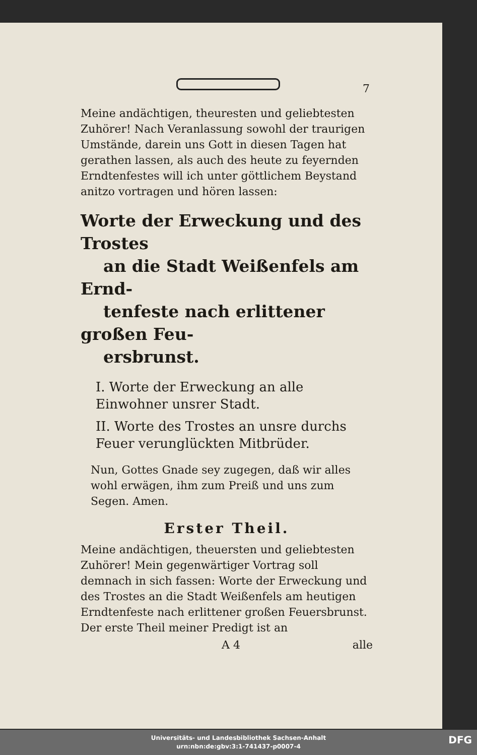7
Meine andächtigen, theuresten und geliebtesten Zuhörer! Nach Veranlassung sowohl der traurigen Umstände, darein uns Gott in diesen Tagen hat gerathen lassen, als auch des heute zu feyernden Erndtenfestes will ich unter göttlichem Beystand anitzo vortragen und hören lassen:
Worte der Erweckung und des Trostes
an die Stadt Weißenfels am Ernd-
tenfeste nach erlittener großen Feu-
ersbrunst.
I. Worte der Erweckung an alle Einwohner unsrer Stadt.
II. Worte des Trostes an unsre durchs Feuer verunglückten Mitbrüder.
Nun, Gottes Gnade sey zugegen, daß wir alles wohl erwägen, ihm zum Preiß und uns zum Segen. Amen.
Erster Theil.
Meine andächtigen, theuersten und geliebtesten Zuhörer! Mein gegenwärtiger Vortrag soll demnach in sich fassen: Worte der Erweckung und des Trostes an die Stadt Weißenfels am heutigen Erndtenfeste nach erlittener großen Feuersbrunst. Der erste Theil meiner Predigt ist an
A 4 alle
Universitäts- und Landesbibliothek Sachsen-Anhalt
urn:nbn:de:gbv:3:1-741437-p0007-4
DFG